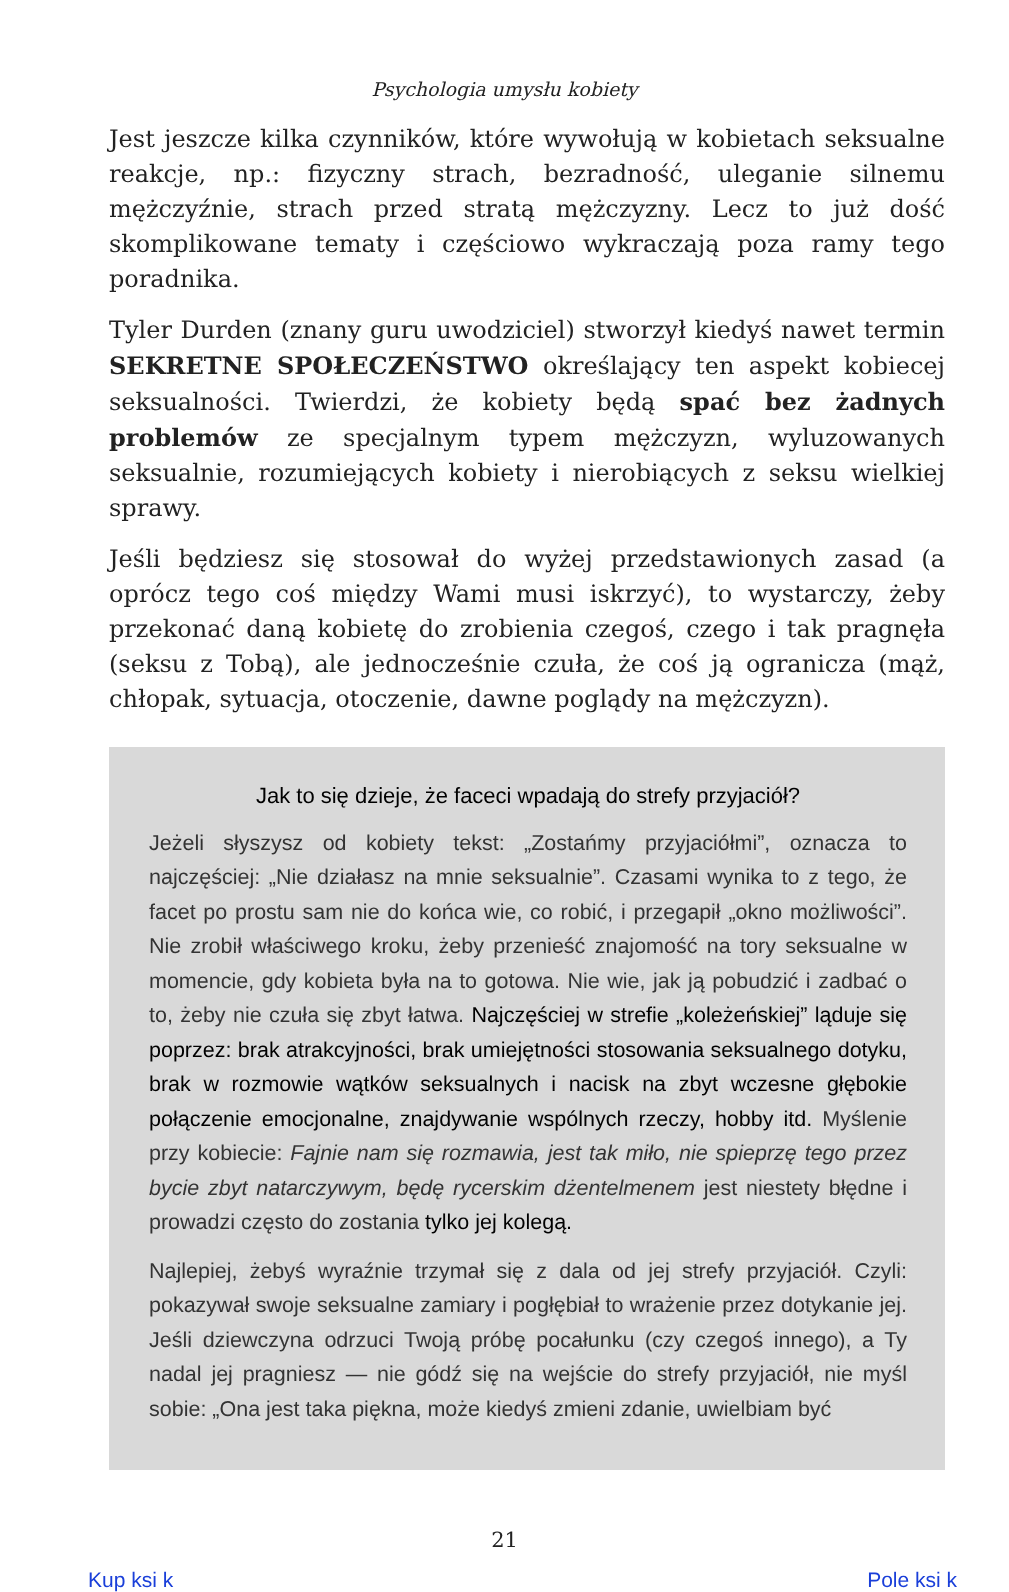Psychologia umysłu kobiety
Jest jeszcze kilka czynników, które wywołują w kobietach seksualne reakcje, np.: fizyczny strach, bezradność, uleganie silnemu mężczyźnie, strach przed stratą mężczyzny. Lecz to już dość skomplikowane tematy i częściowo wykraczają poza ramy tego poradnika.
Tyler Durden (znany guru uwodziciel) stworzył kiedyś nawet termin SEKRETNE SPOŁECZEŃSTWO określający ten aspekt kobiecej seksualności. Twierdzi, że kobiety będą spać bez żadnych problemów ze specjalnym typem mężczyzn, wyluzowanych seksualnie, rozumiejących kobiety i nierobiących z seksu wielkiej sprawy.
Jeśli będziesz się stosował do wyżej przedstawionych zasad (a oprócz tego coś między Wami musi iskrzyć), to wystarczy, żeby przekonać daną kobietę do zrobienia czegoś, czego i tak pragnęła (seksu z Tobą), ale jednocześnie czuła, że coś ją ogranicza (mąż, chłopak, sytuacja, otoczenie, dawne poglądy na mężczyzn).
Jak to się dzieje, że faceci wpadają do strefy przyjaciół?
Jeżeli słyszysz od kobiety tekst: „Zostańmy przyjaciółmi”, oznacza to najczęściej: „Nie działasz na mnie seksualnie”. Czasami wynika to z tego, że facet po prostu sam nie do końca wie, co robić, i przegapił „okno możliwości”. Nie zrobił właściwego kroku, żeby przenieść znajomość na tory seksualne w momencie, gdy kobieta była na to gotowa. Nie wie, jak ją pobudzić i zadbać o to, żeby nie czuła się zbyt łatwa. Najczęściej w strefie „koleżeńskiej” ląduje się poprzez: brak atrakcyjności, brak umiejętności stosowania seksualnego dotyku, brak w rozmowie wątków seksualnych i nacisk na zbyt wczesne głębokie połączenie emocjonalne, znajdywanie wspólnych rzeczy, hobby itd. Myślenie przy kobiecie: Fajnie nam się rozmawia, jest tak miło, nie spieprzę tego przez bycie zbyt natarczywym, będę rycerskim dżentelmenem jest niestety błędne i prowadzi często do zostania tylko jej kolegą.
Najlepiej, żebyś wyraźnie trzymał się z dala od jej strefy przyjaciół. Czyli: pokazywał swoje seksualne zamiary i pogłębiał to wrażenie przez dotykanie jej. Jeśli dziewczyna odrzuci Twoją próbę pocałunku (czy czegoś innego), a Ty nadal jej pragniesz — nie gódź się na wejście do strefy przyjaciół, nie myśl sobie: „Ona jest taka piękna, może kiedyś zmieni zdanie, uwielbiam być
21
Kup ksi k Pole ksi k